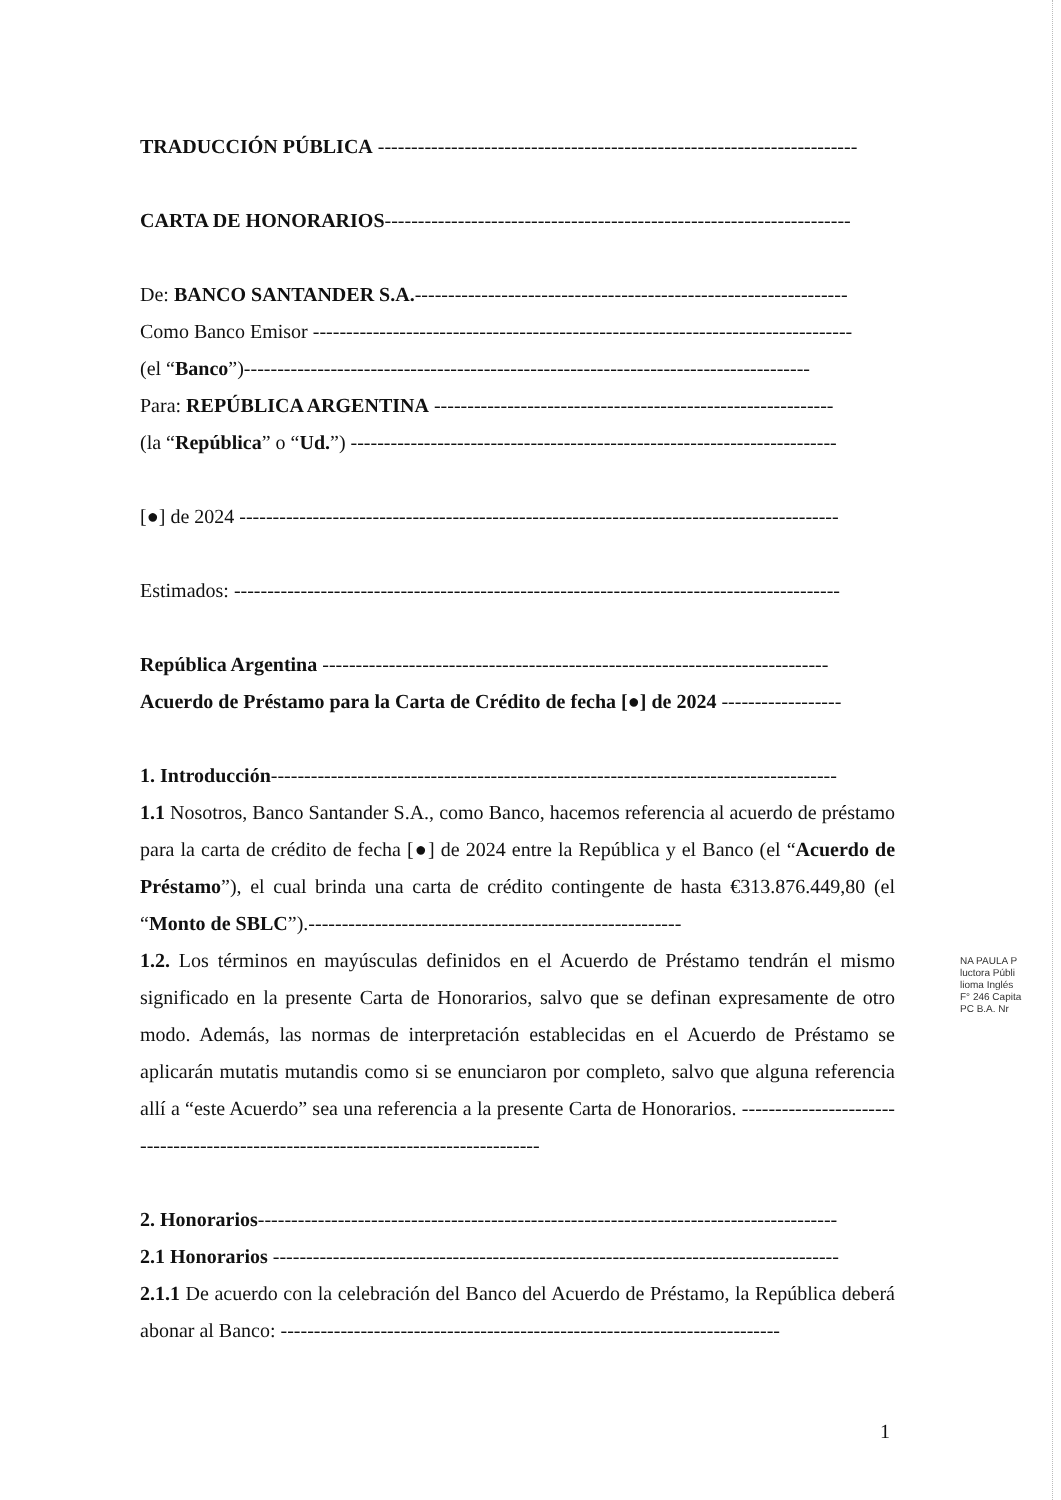TRADUCCIÓN PÚBLICA ------------------------------------------------------------------------
CARTA DE HONORARIOS----------------------------------------------------------------------
De: BANCO SANTANDER S.A.-----------------------------------------------------------------
Como Banco Emisor ---------------------------------------------------------------------------------
(el “Banco”)-------------------------------------------------------------------------------------
Para: REPÚBLICA ARGENTINA ------------------------------------------------------------
(la “República” o “Ud.”) -------------------------------------------------------------------------
[●] de 2024 ------------------------------------------------------------------------------------------
Estimados: -------------------------------------------------------------------------------------------
República Argentina ----------------------------------------------------------------------------
Acuerdo de Préstamo para la Carta de Crédito de fecha [●] de 2024 ------------------
1. Introducción-------------------------------------------------------------------------------------
1.1 Nosotros, Banco Santander S.A., como Banco, hacemos referencia al acuerdo de préstamo para la carta de crédito de fecha [●] de 2024 entre la República y el Banco (el “Acuerdo de Préstamo”), el cual brinda una carta de crédito contingente de hasta €313.876.449,80 (el “Monto de SBLC”).--------------------------------------------------------
1.2. Los términos en mayúsculas definidos en el Acuerdo de Préstamo tendrán el mismo significado en la presente Carta de Honorarios, salvo que se definan expresamente de otro modo. Además, las normas de interpretación establecidas en el Acuerdo de Préstamo se aplicarán mutatis mutandis como si se enunciaron por completo, salvo que alguna referencia allí a “este Acuerdo” sea una referencia a la presente Carta de Honorarios. -----------------------------------------------------------------------------------
2. Honorarios---------------------------------------------------------------------------------------
2.1 Honorarios -------------------------------------------------------------------------------------
2.1.1 De acuerdo con la celebración del Banco del Acuerdo de Préstamo, la República deberá abonar al Banco: ---------------------------------------------------------------------------
NA PAULA P
luctora Públi
lioma Inglés
F° 246 Capita
PC B.A. Nr
1